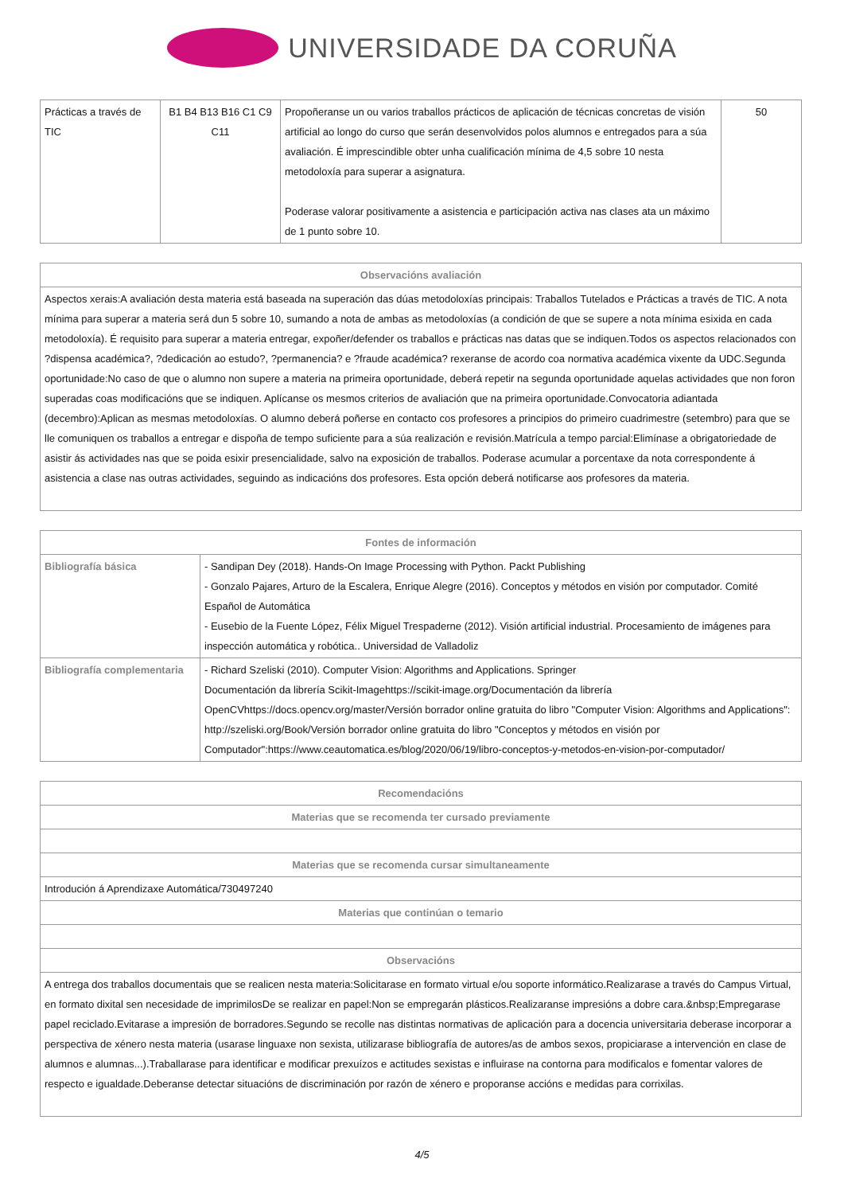UNIVERSIDADE DA CORUÑA
| Prácticas a través de TIC | B1 B4 B13 B16 C1 C9 C11 | Propoñeranse un ou varios traballos prácticos de aplicación de técnicas concretas de visión artificial ao longo do curso que serán desenvolvidos polos alumnos e entregados para a súa avaliación. É imprescindible obter unha cualificación mínima de 4,5 sobre 10 nesta metodoloxía para superar a asignatura. Poderase valorar positivamente a asistencia e participación activa nas clases ata un máximo de 1 punto sobre 10. | 50 |
| Observacións avaliación |
| --- |
| Aspectos xerais:A avaliación desta materia está baseada na superación das dúas metodoloxías principais: Traballos Tutelados e Prácticas a través de TIC. A nota mínima para superar a materia será dun 5 sobre 10, sumando a nota de ambas as metodoloxías (a condición de que se supere a nota mínima esixida en cada metodoloxía). É requisito para superar a materia entregar, expoñer/defender os traballos e prácticas nas datas que se indiquen.Todos os aspectos relacionados con ?dispensa académica?, ?dedicación ao estudo?, ?permanencia? e ?fraude académica? rexeranse de acordo coa normativa académica vixente da UDC.Segunda oportunidade:No caso de que o alumno non supere a materia na primeira oportunidade, deberá repetir na segunda oportunidade aquelas actividades que non foron superadas coas modificacións que se indiquen. Aplícanse os mesmos criterios de avaliación que na primeira oportunidade.Convocatoria adiantada (decembro):Aplican as mesmas metodoloxías. O alumno deberá poñerse en contacto cos profesores a principios do primeiro cuadrimestre (setembro) para que se lle comuniquen os traballos a entregar e dispoña de tempo suficiente para a súa realización e revisión.Matrícula a tempo parcial:Elimínase a obrigatoriedade de asistir ás actividades nas que se poida esixir presencialidade, salvo na exposición de traballos. Poderase acumular a porcentaxe da nota correspondente á asistencia a clase nas outras actividades, seguindo as indicacións dos profesores. Esta opción deberá notificarse aos profesores da materia. |
| Fontes de información | |
| --- | --- |
| Bibliografía básica | - Sandipan Dey (2018). Hands-On Image Processing with Python. Packt Publishing - Gonzalo Pajares, Arturo de la Escalera, Enrique Alegre (2016). Conceptos y métodos en visión por computador. Comité Español de Automática - Eusebio de la Fuente López, Félix Miguel Trespaderne (2012). Visión artificial industrial. Procesamiento de imágenes para inspección automática y robótica.. Universidad de Valladoliz |
| Bibliografía complementaria | - Richard Szeliski (2010). Computer Vision: Algorithms and Applications. Springer Documentación da librería Scikit-Imagehttps://scikit-image.org/Documentación da librería OpenCVhttps://docs.opencv.org/master/Versión borrador online gratuita do libro "Computer Vision: Algorithms and Applications": http://szeliski.org/Book/Versión borrador online gratuita do libro "Conceptos y métodos en visión por Computador":https://www.ceautomatica.es/blog/2020/06/19/libro-conceptos-y-metodos-en-vision-por-computador/ |
| Recomendacións |
| --- |
| Materias que se recomenda ter cursado previamente |
| Materias que se recomenda cursar simultaneamente |
| Introdución á Aprendizaxe Automática/730497240 |
| Materias que continúan o temario |
| Observacións |
| A entrega dos traballos documentais que se realicen nesta materia:Solicitarase en formato virtual e/ou soporte informático.Realizarase a través do Campus Virtual, en formato dixital sen necesidade de imprimilosDe se realizar en papel:Non se empregarán plásticos.Realizaranse impresións a dobre cara.&nbsp;Empregarase papel reciclado.Evitarase a impresión de borradores.Segundo se recolle nas distintas normativas de aplicación para a docencia universitaria deberase incorporar a perspectiva de xénero nesta materia (usarase linguaxe non sexista, utilizarase bibliografía de autores/as de ambos sexos, propiciarase a intervención en clase de alumnos e alumnas...).Traballarase para identificar e modificar prexuízos e actitudes sexistas e influirase na contorna para modificalos e fomentar valores de respecto e igualdade.Deberanse detectar situacións de discriminación por razón de xénero e proporanse accións e medidas para corrixilas. |
4/5